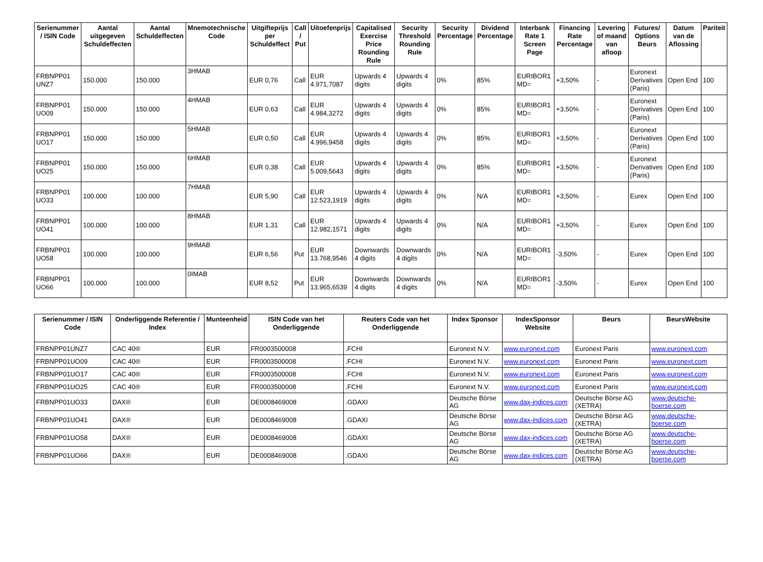| Serienummer / ISIN Code | Aantal uitgegeven Schuldeffecten | Aantal Schuldeffecten | Mnemotechnische Code | Uitgifteprijs per Schuldeffect | Call / Put | Uitoefenprijs | Capitalised Exercise Price Rounding Rule | Security Threshold Rounding Rule | Security Percentage | Dividend Percentage | Interbank Rate 1 Screen Page | Financing Rate Percentage | Levering of maand van afloop | Futures/ Options Beurs | Datum van de Aflossing | Pariteit |
| --- | --- | --- | --- | --- | --- | --- | --- | --- | --- | --- | --- | --- | --- | --- | --- | --- |
| FRBNPP01 UNZ7 | 150.000 | 150.000 | 3HMAB | EUR 0,76 | Call | EUR 4.971,7087 | Upwards 4 digits | Upwards 4 digits | 0% | 85% | EURIBOR1 MD= | +3,50% | - | Euronext Derivatives (Paris) | Open End | 100 |
| FRBNPP01 UO09 | 150.000 | 150.000 | 4HMAB | EUR 0,63 | Call | EUR 4.984,3272 | Upwards 4 digits | Upwards 4 digits | 0% | 85% | EURIBOR1 MD= | +3,50% | - | Euronext Derivatives (Paris) | Open End | 100 |
| FRBNPP01 UO17 | 150.000 | 150.000 | 5HMAB | EUR 0,50 | Call | EUR 4.996,9458 | Upwards 4 digits | Upwards 4 digits | 0% | 85% | EURIBOR1 MD= | +3,50% | - | Euronext Derivatives (Paris) | Open End | 100 |
| FRBNPP01 UO25 | 150.000 | 150.000 | 6HMAB | EUR 0,38 | Call | EUR 5.009,5643 | Upwards 4 digits | Upwards 4 digits | 0% | 85% | EURIBOR1 MD= | +3,50% | - | Euronext Derivatives (Paris) | Open End | 100 |
| FRBNPP01 UO33 | 100.000 | 100.000 | 7HMAB | EUR 5,90 | Call | EUR 12.523,1919 | Upwards 4 digits | Upwards 4 digits | 0% | N/A | EURIBOR1 MD= | +3,50% | - | Eurex | Open End | 100 |
| FRBNPP01 UO41 | 100.000 | 100.000 | 8HMAB | EUR 1,31 | Call | EUR 12.982,1571 | Upwards 4 digits | Upwards 4 digits | 0% | N/A | EURIBOR1 MD= | +3,50% | - | Eurex | Open End | 100 |
| FRBNPP01 UO58 | 100.000 | 100.000 | 9HMAB | EUR 6,56 | Put | EUR 13.768,9546 | Downwards 4 digits | Downwards 4 digits | 0% | N/A | EURIBOR1 MD= | -3,50% | - | Eurex | Open End | 100 |
| FRBNPP01 UO66 | 100.000 | 100.000 | 0IMAB | EUR 8,52 | Put | EUR 13.965,6539 | Downwards 4 digits | Downwards 4 digits | 0% | N/A | EURIBOR1 MD= | -3,50% | - | Eurex | Open End | 100 |
| Serienummer / ISIN Code | Onderliggende Referentie / Index | Munteenheid | ISIN Code van het Onderliggende | Reuters Code van het Onderliggende | Index Sponsor | IndexSponsor Website | Beurs | BeursWebsite |
| --- | --- | --- | --- | --- | --- | --- | --- | --- |
| FRBNPP01UNZ7 | CAC 40® | EUR | FR0003500008 | .FCHI | Euronext N.V. | www.euronext.com | Euronext Paris | www.euronext.com |
| FRBNPP01UO09 | CAC 40® | EUR | FR0003500008 | .FCHI | Euronext N.V. | www.euronext.com | Euronext Paris | www.euronext.com |
| FRBNPP01UO17 | CAC 40® | EUR | FR0003500008 | .FCHI | Euronext N.V. | www.euronext.com | Euronext Paris | www.euronext.com |
| FRBNPP01UO25 | CAC 40® | EUR | FR0003500008 | .FCHI | Euronext N.V. | www.euronext.com | Euronext Paris | www.euronext.com |
| FRBNPP01UO33 | DAX® | EUR | DE0008469008 | .GDAXI | Deutsche Börse AG | www.dax-indices.com | Deutsche Börse AG (XETRA) | www.deutsche-boerse.com |
| FRBNPP01UO41 | DAX® | EUR | DE0008469008 | .GDAXI | Deutsche Börse AG | www.dax-indices.com | Deutsche Börse AG (XETRA) | www.deutsche-boerse.com |
| FRBNPP01UO58 | DAX® | EUR | DE0008469008 | .GDAXI | Deutsche Börse AG | www.dax-indices.com | Deutsche Börse AG (XETRA) | www.deutsche-boerse.com |
| FRBNPP01UO66 | DAX® | EUR | DE0008469008 | .GDAXI | Deutsche Börse AG | www.dax-indices.com | Deutsche Börse AG (XETRA) | www.deutsche-boerse.com |